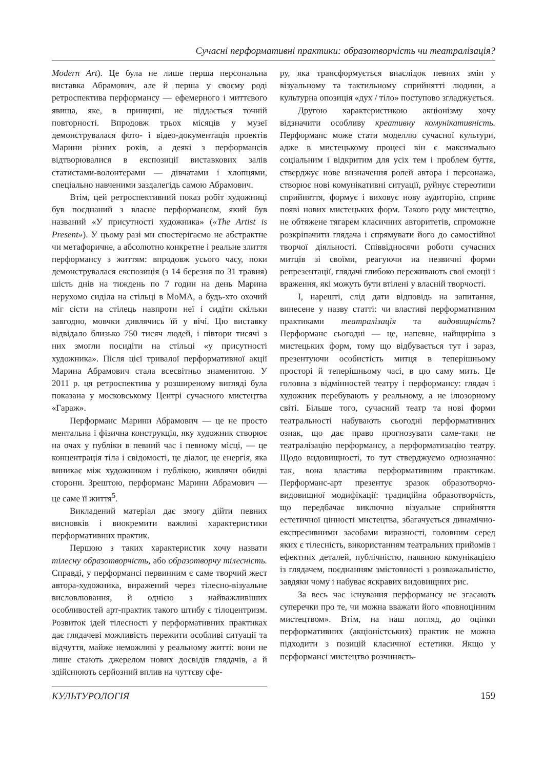Сучасні перформативні практики: образотворчість чи театралізація?
Modern Art). Це була не лише перша персональна виставка Абрамович, але й перша у своєму роді ретроспектива перформансу — ефемерного і миттєвого явища, яке, в принципі, не піддається точній повторності. Впродовж трьох місяців у музеї демонструвалася фото- і відео-документація проектів Марини різних років, а деякі з перформансів відтворювалися в експозиції виставкових залів статистами-волонтерами — дівчатами і хлопцями, спеціально навченими заздалегідь самою Абрамович.
Втім, цей ретроспективний показ робіт художниці був поєднаний з власне перформансом, який був названий «У присутності художника» («The Artist is Present»). У цьому разі ми спостерігаємо не абстрактне чи метафоричне, а абсолютно конкретне і реальне злиття перформансу з життям: впродовж усього часу, поки демонструвалася експозиція (з 14 березня по 31 травня) шість днів на тиждень по 7 годин на день Марина нерухомо сиділа на стільці в MoMA, а будь-хто охочий міг сісти на стілець навпроти неї і сидіти скільки завгодно, мовчки дивлячись їй у вічі. Цю виставку відвідало близько 750 тисяч людей, і півтори тисячі з них змогли посидіти на стільці «у присутності художника». Після цієї тривалої перформативної акції Марина Абрамович стала всесвітньо знаменитою. У 2011 р. ця ретроспектива у розширеному вигляді була показана у московському Центрі сучасного мистецтва «Гараж».
Перформанс Марини Абрамович — це не просто ментальна і фізична конструкція, яку художник створює на очах у публіки в певний час і певному місці, — це концентрація тіла і свідомості, це діалог, це енергія, яка виникає між художником і публікою, живлячи обидві сторони. Зрештою, перформанс Марини Абрамович — це саме її життя<sup>5</sup>.
Викладений матеріал дає змогу дійти певних висновків і виокремити важливі характеристики перформативних практик.
Першою з таких характеристик хочу назвати тілесну образотворчість, або образотворчу тілесність. Справді, у перформансі первинним є саме творчий жест автора-художника, виражений через тілесно-візуальне висловлювання, й однією з найважливіших особливостей арт-практик такого штибу є тілоцентризм. Розвиток ідей тілесності у перформативних практиках дає глядачеві можливість пережити особливі ситуації та відчуття, майже неможливі у реальному житті: вони не лише стають джерелом нових досвідів глядачів, а й здійснюють серйозний вплив на чуттєву сфе-
ру, яка трансформується внаслідок певних змін у візуальному та тактильному сприйнятті людини, а культурна опозиція «дух / тіло» поступово згладжується.
Другою характеристикою акціонізму хочу відзначити особливу креативну комунікативність. Перформанс може стати моделлю сучасної культури, адже в мистецькому процесі він є максимально соціальним і відкритим для усіх тем і проблем буття, стверджує нове визначення ролей автора і персонажа, створює нові комунікативні ситуації, руйнує стереотипи сприйняття, формує і виховує нову аудиторію, сприяє появі нових мистецьких форм. Такого роду мистецтво, не обтяжене тягарем класичних авторитетів, спроможне розкріпачити глядача і спрямувати його до самостійної творчої діяльності. Співвідносячи роботи сучасних митців зі своїми, реагуючи на незвичні форми репрезентації, глядачі глибоко переживають свої емоції і враження, які можуть бути втілені у власній творчості.
І, нарешті, слід дати відповідь на запитання, винесене у назву статті: чи властиві перформативним практиками театралізація та видовищність? Перформанс сьогодні — це, напевне, найщиріша з мистецьких форм, тому що відбувається тут і зараз, презентуючи особистість митця в теперішньому просторі й теперішньому часі, в цю саму мить. Це головна з відмінностей театру і перформансу: глядач і художник перебувають у реальному, а не ілюзорному світі. Більше того, сучасний театр та нові форми театральності набувають сьогодні перформативних ознак, що дає право прогнозувати саме-таки не театралізацію перформансу, а перформатизацію театру. Щодо видовищності, то тут стверджуємо однозначно: так, вона властива перформативним практикам. Перформанс-арт презентує зразок образотворчо-видовищної модифікації: традиційна образотворчість, що передбачає виключно візуальне сприйняття естетичної цінності мистецтва, збагачується динамічно-експресивними засобами виразності, головним серед яких є тілесність, використанням театральних прийомів і ефектних деталей, публічністю, наявною комунікацією із глядачем, поєднанням змістовності з розважальністю, завдяки чому і набуває яскравих видовищних рис.
За весь час існування перформансу не згасають суперечки про те, чи можна вважати його «повноцінним мистецтвом». Втім, на наш погляд, до оцінки перформативних (акціоністських) практик не можна підходити з позицій класичної естетики. Якщо у перформансі мистецтво розчиняєть-
КУЛЬТУРОЛОГІЯ 159